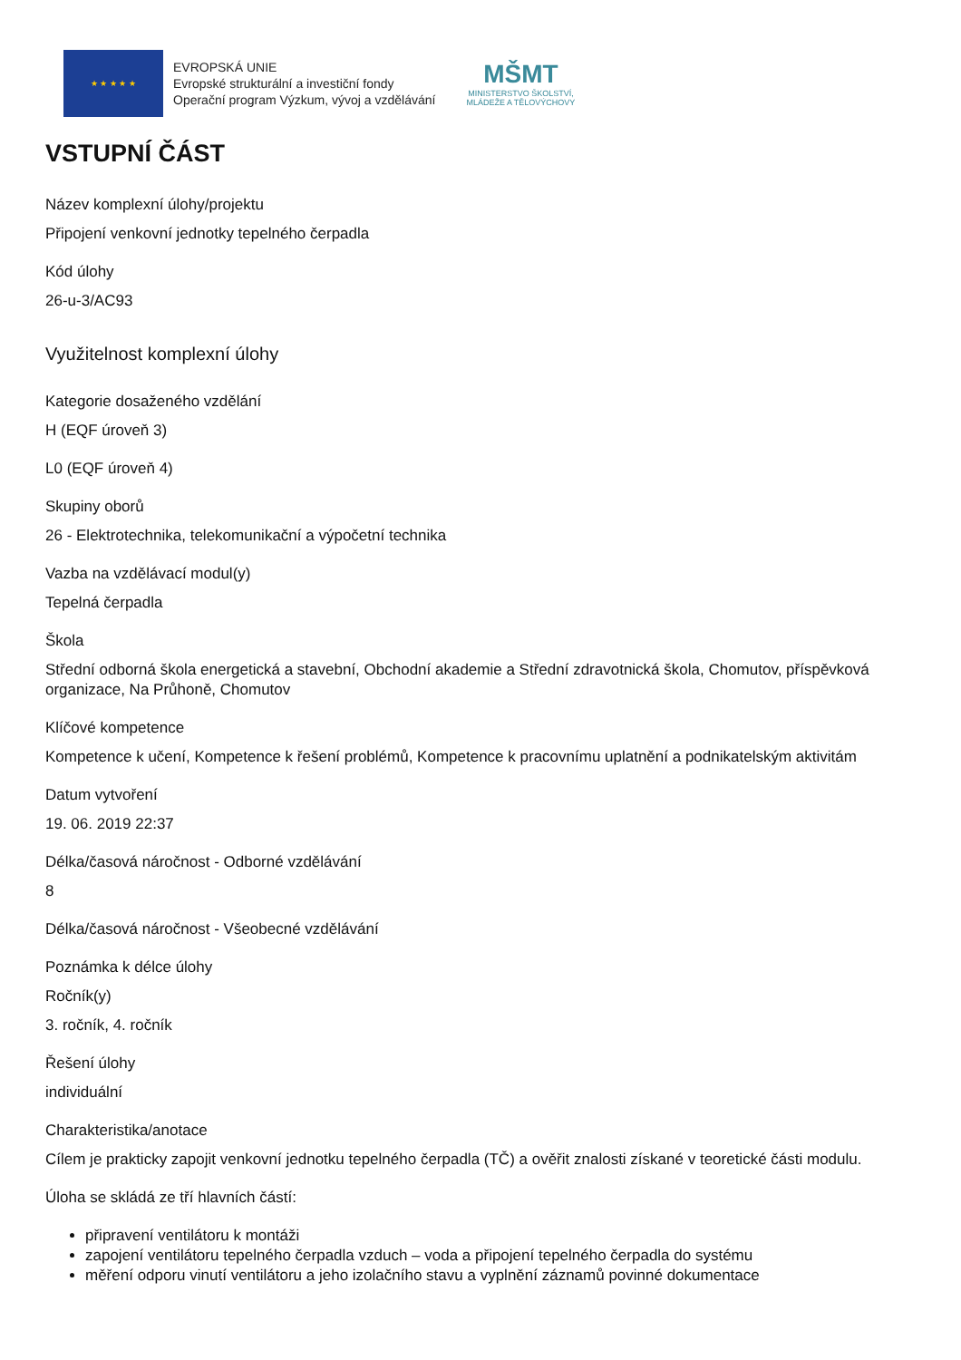★ ★ ★ ★ ★
EVROPSKÁ UNIE
Evropské strukturální a investiční fondy
Operační program Výzkum, vývoj a vzdělávání
MŠMT
MINISTERSTVO ŠKOLSTVÍ,
MLÁDEŽE A TĚLOVÝCHOVY
VSTUPNÍ ČÁST
Název komplexní úlohy/projektu
Připojení venkovní jednotky tepelného čerpadla
Kód úlohy
26-u-3/AC93
Využitelnost komplexní úlohy
Kategorie dosaženého vzdělání
H (EQF úroveň 3)
L0 (EQF úroveň 4)
Skupiny oborů
26 - Elektrotechnika, telekomunikační a výpočetní technika
Vazba na vzdělávací modul(y)
Tepelná čerpadla
Škola
Střední odborná škola energetická a stavební, Obchodní akademie a Střední zdravotnická škola, Chomutov, příspěvková organizace, Na Průhoně, Chomutov
Klíčové kompetence
Kompetence k učení, Kompetence k řešení problémů, Kompetence k pracovnímu uplatnění a podnikatelským aktivitám
Datum vytvoření
19. 06. 2019 22:37
Délka/časová náročnost - Odborné vzdělávání
8
Délka/časová náročnost - Všeobecné vzdělávání
Poznámka k délce úlohy
Ročník(y)
3. ročník, 4. ročník
Řešení úlohy
individuální
Charakteristika/anotace
Cílem je prakticky zapojit venkovní jednotku tepelného čerpadla (TČ) a ověřit znalosti získané v teoretické části modulu.
Úloha se skládá ze tří hlavních částí:
připravení ventilátoru k montáži
zapojení ventilátoru tepelného čerpadla vzduch – voda a připojení tepelného čerpadla do systému
měření odporu vinutí ventilátoru a jeho izolačního stavu a vyplnění záznamů povinné dokumentace